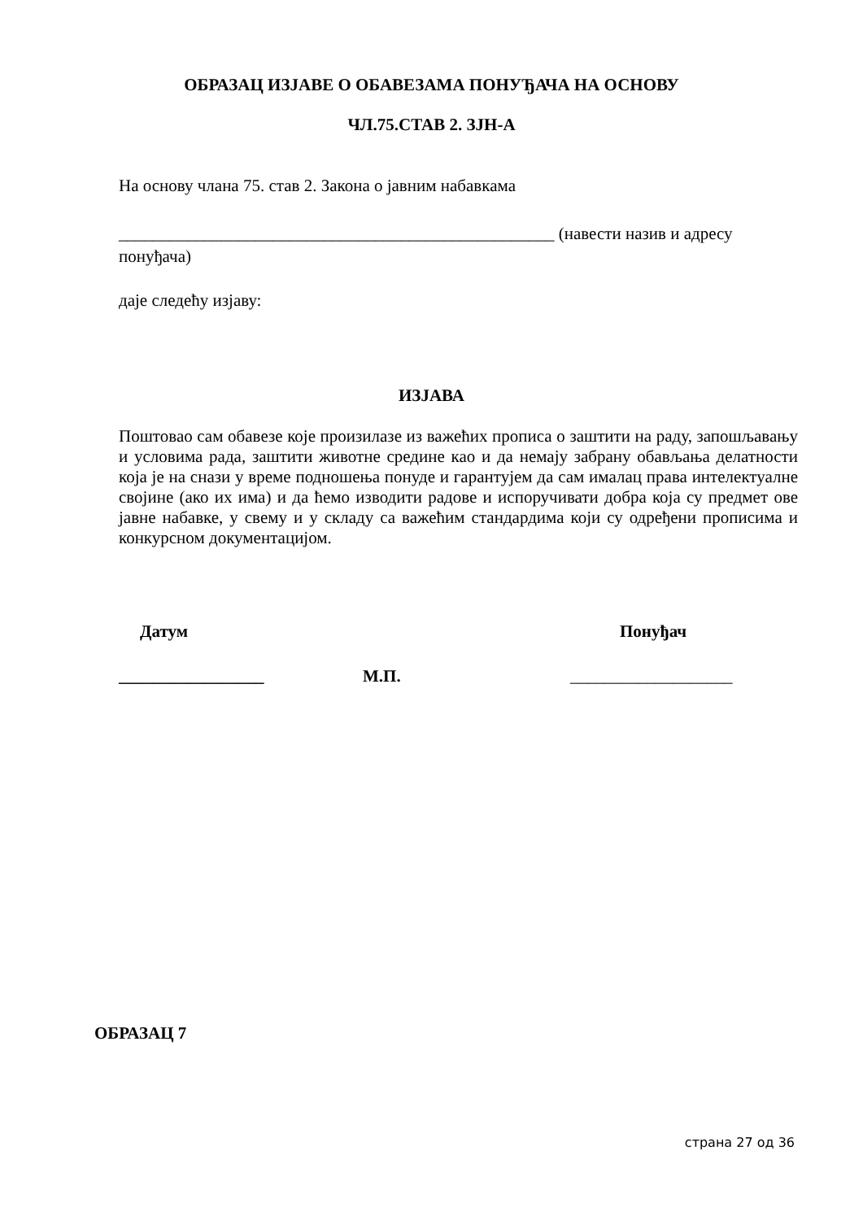ОБРАЗАЦ ИЗЈАВЕ О ОБАВЕЗАМА ПОНУЂАЧА НА ОСНОВУ
ЧЛ.75.СТАВ 2. ЗЈН-А
На основу члана 75. став 2. Закона о јавним набавкама
___________________________________________________ (навести назив и адресу понуђача)
даје следећу изјаву:
ИЗЈАВА
Поштовао сам обавезе које произилазе из важећих прописа о заштити на раду, запошљавању и условима рада, заштити животне средине као и да немају забрану обављања делатности која је на снази у време подношења понуде и гарантујем да сам ималац права интелектуалне својине (ако их има) и да ћемо изводити радове и испоручивати добра која су предмет ове јавне набавке, у свему и у складу са важећим стандардима који су одређени прописима и конкурсном документацијом.
Датум Понуђач
_________________ М.П. ___________________
ОБРАЗАЦ 7
страна 27 од 36